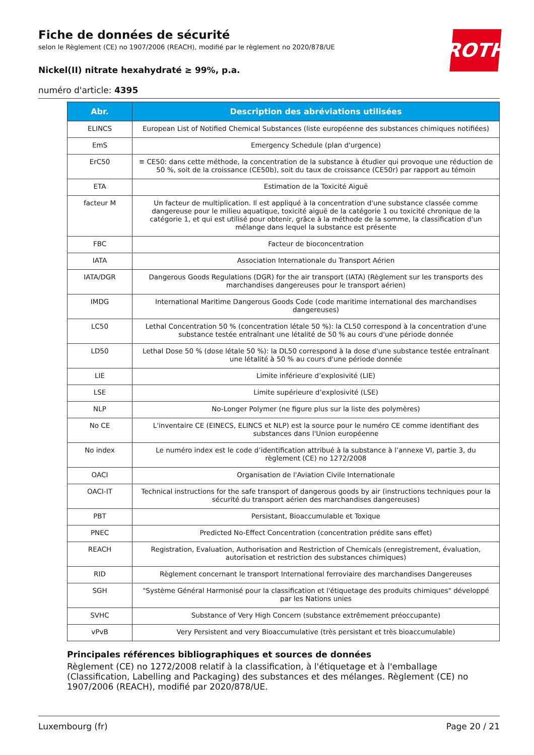ROTH
Fiche de données de sécurité
selon le Règlement (CE) no 1907/2006 (REACH), modifié par le règlement no 2020/878/UE
Nickel(II) nitrate hexahydraté ≥ 99%, p.a.
numéro d'article: 4395
| Abr. | Description des abréviations utilisées |
| --- | --- |
| ELINCS | European List of Notified Chemical Substances (liste européenne des substances chimiques notifiées) |
| EmS | Emergency Schedule (plan d'urgence) |
| ErC50 | ≡ CE50: dans cette méthode, la concentration de la substance à étudier qui provoque une réduction de 50 %, soit de la croissance (CE50b), soit du taux de croissance (CE50r) par rapport au témoin |
| ETA | Estimation de la Toxicité Aiguë |
| facteur M | Un facteur de multiplication. Il est appliqué à la concentration d'une substance classée comme dangereuse pour le milieu aquatique, toxicité aiguë de la catégorie 1 ou toxicité chronique de la catégorie 1, et qui est utilisé pour obtenir, grâce à la méthode de la somme, la classification d'un mélange dans lequel la substance est présente |
| FBC | Facteur de bioconcentration |
| IATA | Association Internationale du Transport Aérien |
| IATA/DGR | Dangerous Goods Regulations (DGR) for the air transport (IATA) (Règlement sur les transports des marchandises dangereuses pour le transport aérien) |
| IMDG | International Maritime Dangerous Goods Code (code maritime international des marchandises dangereuses) |
| LC50 | Lethal Concentration 50 % (concentration létale 50 %): la CL50 correspond à la concentration d'une substance testée entraînant une létalité de 50 % au cours d'une période donnée |
| LD50 | Lethal Dose 50 % (dose létale 50 %): la DL50 correspond à la dose d'une substance testée entraînant une létalité à 50 % au cours d'une période donnée |
| LIE | Limite inférieure d’explosivité (LIE) |
| LSE | Limite supérieure d’explosivité (LSE) |
| NLP | No-Longer Polymer (ne figure plus sur la liste des polymères) |
| No CE | L'inventaire CE (EINECS, ELINCS et NLP) est la source pour le numéro CE comme identifiant des substances dans l'Union européenne |
| No index | Le numéro index est le code d’identification attribué à la substance à l’annexe VI, partie 3, du règlement (CE) no 1272/2008 |
| OACI | Organisation de l'Aviation Civile Internationale |
| OACI-IT | Technical instructions for the safe transport of dangerous goods by air (instructions techniques pour la sécurité du transport aérien des marchandises dangereuses) |
| PBT | Persistant, Bioaccumulable et Toxique |
| PNEC | Predicted No-Effect Concentration (concentration prédite sans effet) |
| REACH | Registration, Evaluation, Authorisation and Restriction of Chemicals (enregistrement, évaluation, autorisation et restriction des substances chimiques) |
| RID | Règlement concernant le transport International ferroviaire des marchandises Dangereuses |
| SGH | "Système Général Harmonisé pour la classification et l'étiquetage des produits chimiques" développé par les Nations unies |
| SVHC | Substance of Very High Concern (substance extrêmement préoccupante) |
| vPvB | Very Persistent and very Bioaccumulative (très persistant et très bioaccumulable) |
Principales références bibliographiques et sources de données
Règlement (CE) no 1272/2008 relatif à la classification, à l'étiquetage et à l'emballage (Classification, Labelling and Packaging) des substances et des mélanges. Règlement (CE) no 1907/2006 (REACH), modifié par 2020/878/UE.
Luxembourg (fr) Page 20 / 21